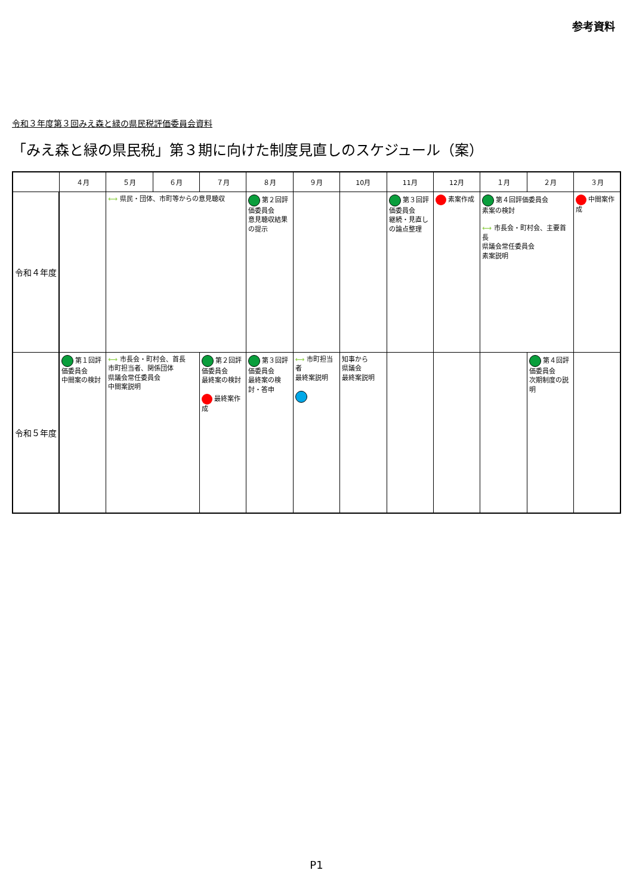参考資料
令和３年度第３回みえ森と緑の県民税評価委員会資料
「みえ森と緑の県民税」第３期に向けた制度見直しのスケジュール（案）
| | ４月 | ５月 | ６月 | ７月 | ８月 | ９月 | 10月 | 11月 | 12月 | １月 | ２月 | ３月 |
| --- | --- | --- | --- | --- | --- | --- | --- | --- | --- | --- | --- | --- |
| 令和４年度 | | ⟷ 県民・団体、市町等からの意見聴収 | | | 第２回評価委員会 意見聴収結果の提示 | | | 第３回評価委員会 継続・見直しの論点整理 | 素案作成 | 第４回評価委員会 素案の検討 ⟷ 市長会・町村会、主要首長 県議会常任委員会 素案説明 | | 中間案作成 |
| 令和５年度 | 第１回評価委員会 中間案の検討 | ⟷ 市長会・町村会、首長 市町担当者、関係団体 県議会常任委員会 中間案説明 | | 第２回評価委員会 最終案の検討 最終案作成 | 第３回評価委員会 最終案の検討・答申 | ⟷ 市町担当者 最終案説明 | 知事から 県議会 最終案説明 | | | | 第４回評価委員会 次期制度の説明 | |
P1